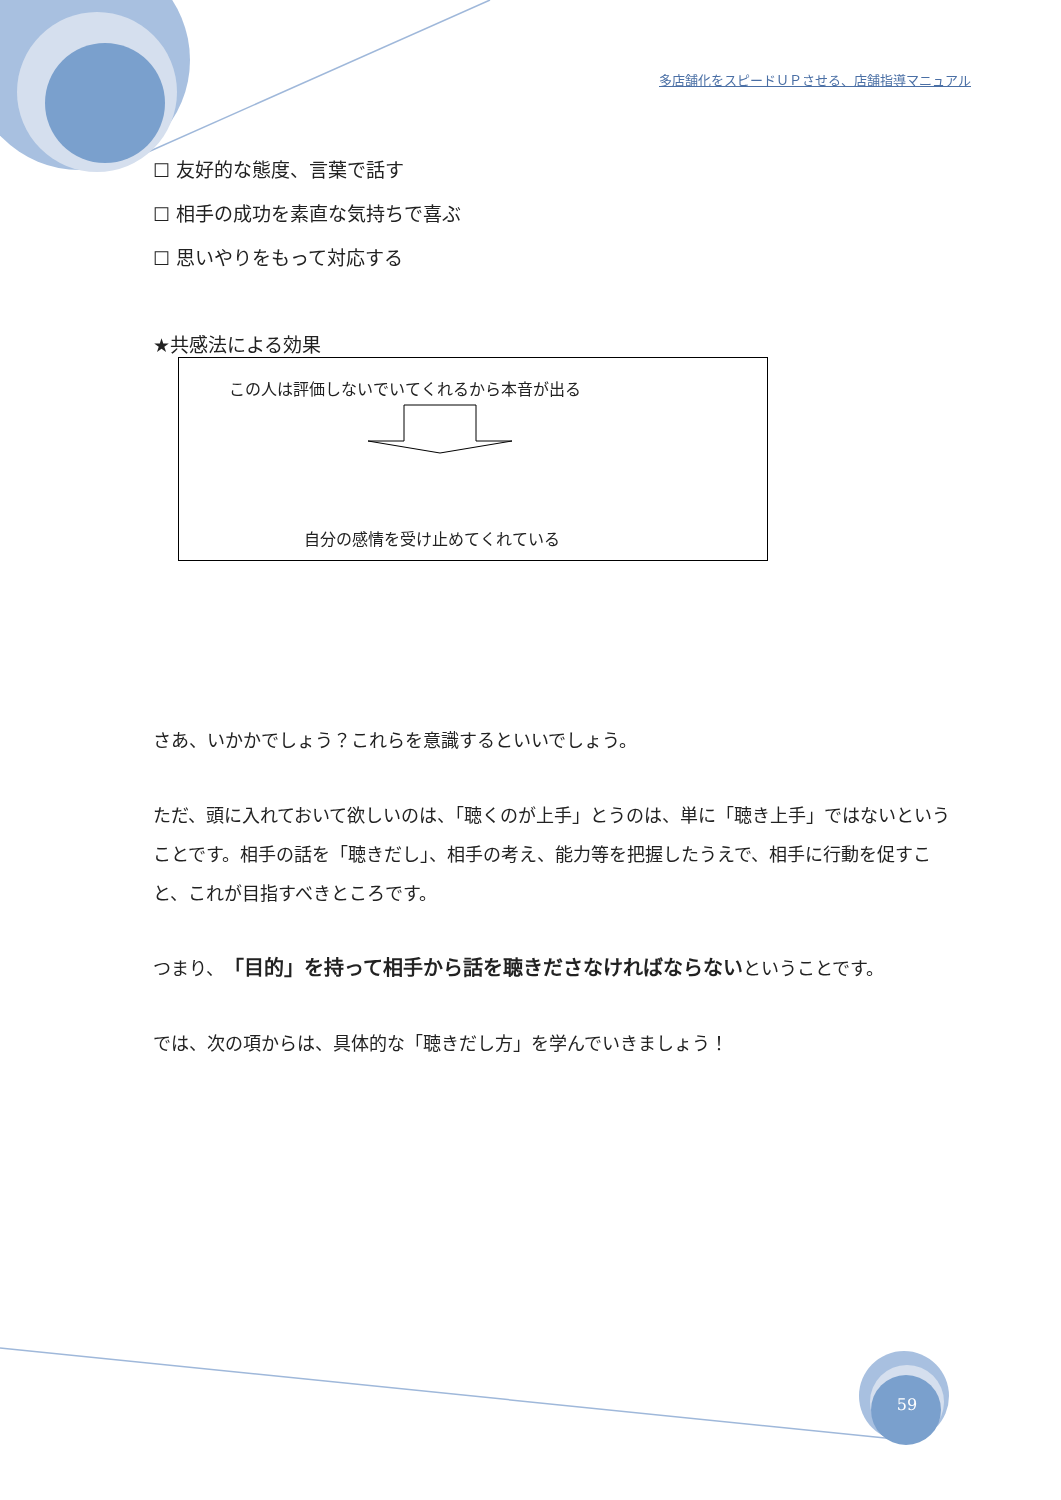多店舗化をスピードＵＰさせる、店舗指導マニュアル
☐ 友好的な態度、言葉で話す
☐ 相手の成功を素直な気持ちで喜ぶ
☐ 思いやりをもって対応する
★共感法による効果
この人は評価しないでいてくれるから本音が出る
自分の感情を受け止めてくれている
さあ、いかかでしょう？これらを意識するといいでしょう。
ただ、頭に入れておいて欲しいのは、「聴くのが上手」とうのは、単に「聴き上手」ではないということです。相手の話を「聴きだし」、相手の考え、能力等を把握したうえで、相手に行動を促すこと、これが目指すべきところです。
つまり、「目的」を持って相手から話を聴きださなければならないということです。
では、次の項からは、具体的な「聴きだし方」を学んでいきましょう！
59